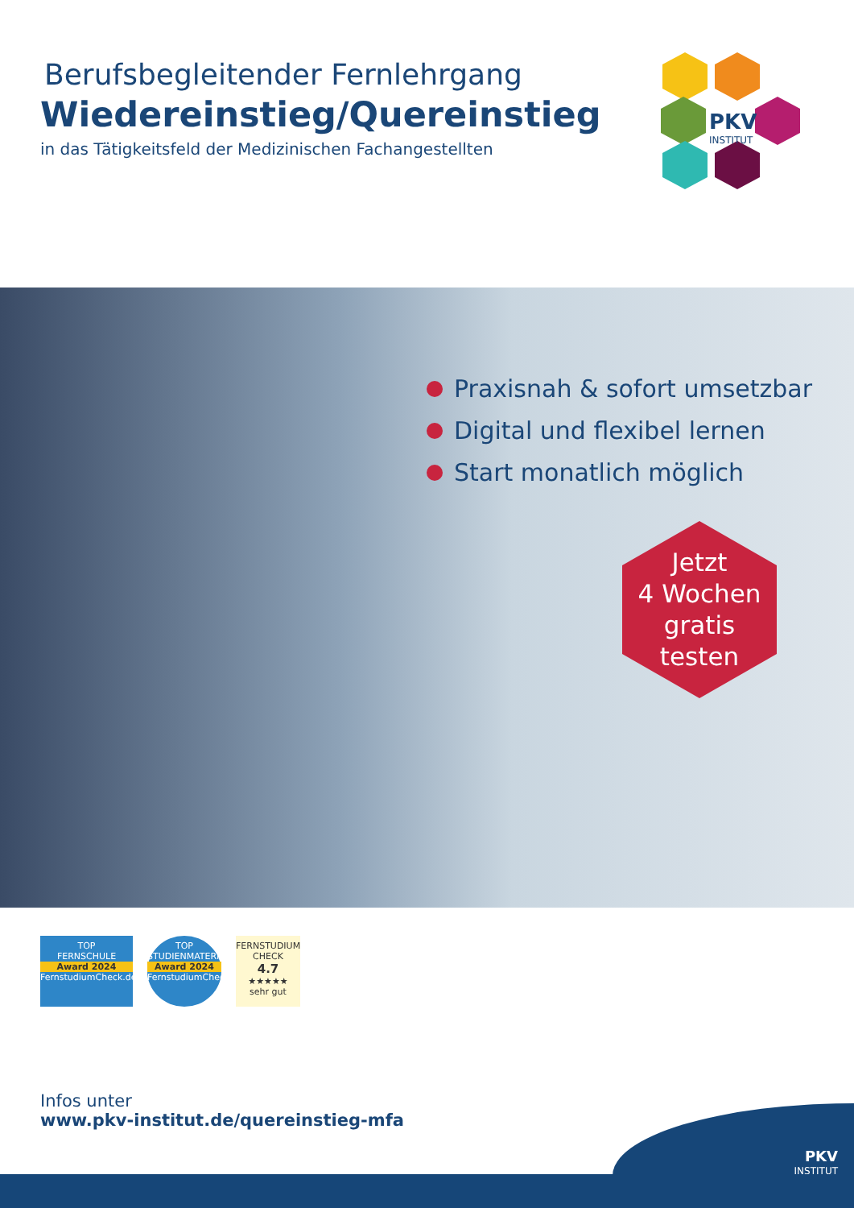Berufsbegleitender Fernlehrgang
Wiedereinstieg/Quereinstieg
in das Tätigkeitsfeld der Medizinischen Fachangestellten
PKV
INSTITUT
Praxisnah & sofort umsetzbar
Digital und flexibel lernen
Start monatlich möglich
Jetzt
4 Wochen
gratis
testen
TOP
FERNSCHULE
Award 2024
FernstudiumCheck.de
TOP
STUDIENMATERIAL
Award 2024
FernstudiumCheck.de
FERNSTUDIUM CHECK
4.7
★★★★★
sehr gut
Infos unter
www.pkv-institut.de/quereinstieg-mfa
PKV
INSTITUT